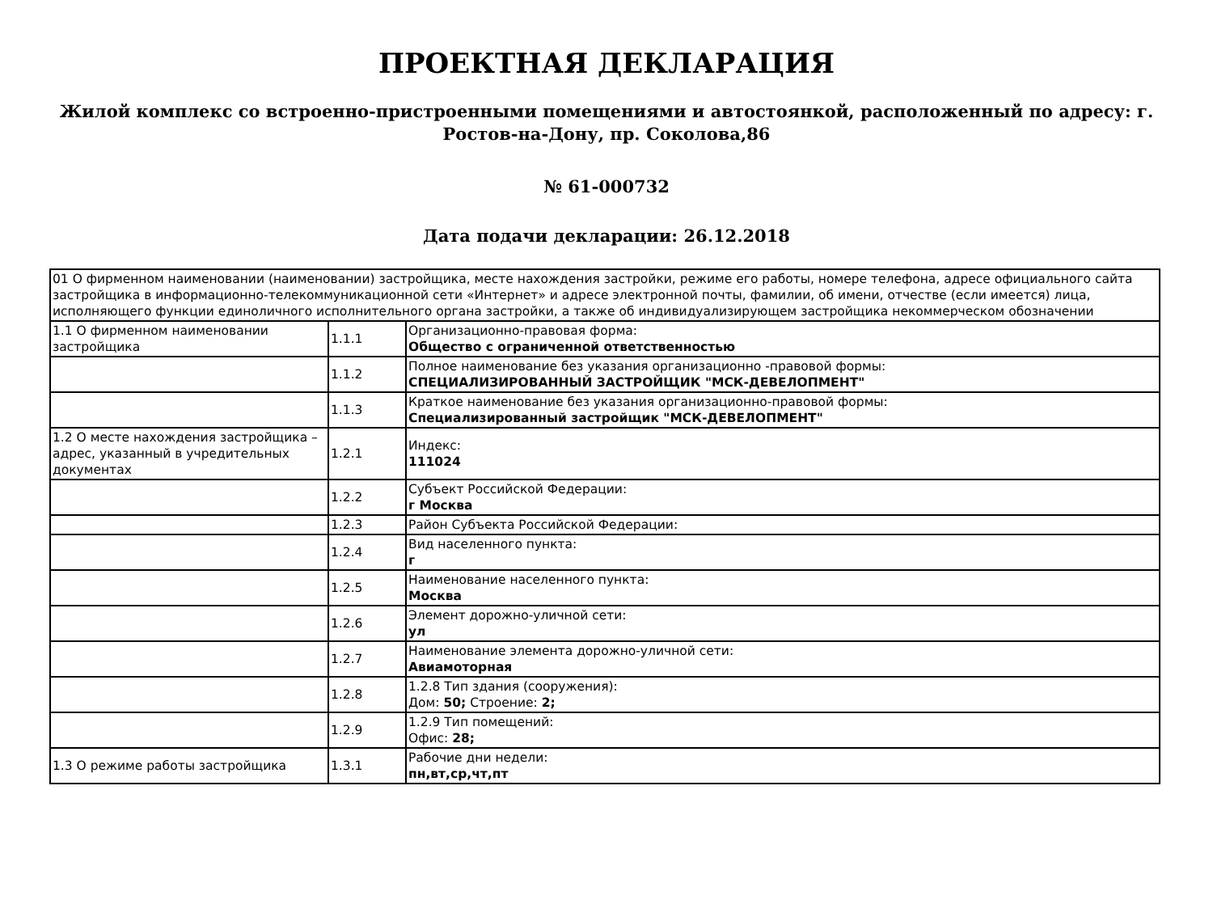ПРОЕКТНАЯ ДЕКЛАРАЦИЯ
Жилой комплекс со встроенно-пристроенными помещениями и автостоянкой, расположенный по адресу: г. Ростов-на-Дону, пр. Соколова,86
№ 61-000732
Дата подачи декларации: 26.12.2018
| 01 О фирменном наименовании (наименовании) застройщика, месте нахождения застройки, режиме его работы, номере телефона, адресе официального сайта застройщика в информационно-телекоммуникационной сети «Интернет» и адресе электронной почты, фамилии, об имени, отчестве (если имеется) лица, исполняющего функции единоличного исполнительного органа застройки, а также об индивидуализирующем застройщика некоммерческом обозначении | | |
| 1.1 О фирменном наименовании застройщика | 1.1.1 | Организационно-правовая форма: Общество с ограниченной ответственностью |
| | 1.1.2 | Полное наименование без указания организационно -правовой формы: СПЕЦИАЛИЗИРОВАННЫЙ ЗАСТРОЙЩИК "МСК-ДЕВЕЛОПМЕНТ" |
| | 1.1.3 | Краткое наименование без указания организационно-правовой формы: Специализированный застройщик "МСК-ДЕВЕЛОПМЕНТ" |
| 1.2 О месте нахождения застройщика – адрес, указанный в учредительных документах | 1.2.1 | Индекс: 111024 |
| | 1.2.2 | Субъект Российской Федерации: г Москва |
| | 1.2.3 | Район Субъекта Российской Федерации: |
| | 1.2.4 | Вид населенного пункта: г |
| | 1.2.5 | Наименование населенного пункта: Москва |
| | 1.2.6 | Элемент дорожно-уличной сети: ул |
| | 1.2.7 | Наименование элемента дорожно-уличной сети: Авиамоторная |
| | 1.2.8 | 1.2.8 Тип здания (сооружения): Дом: 50; Строение: 2; |
| | 1.2.9 | 1.2.9 Тип помещений: Офис: 28; |
| 1.3 О режиме работы застройщика | 1.3.1 | Рабочие дни недели: пн,вт,ср,чт,пт |